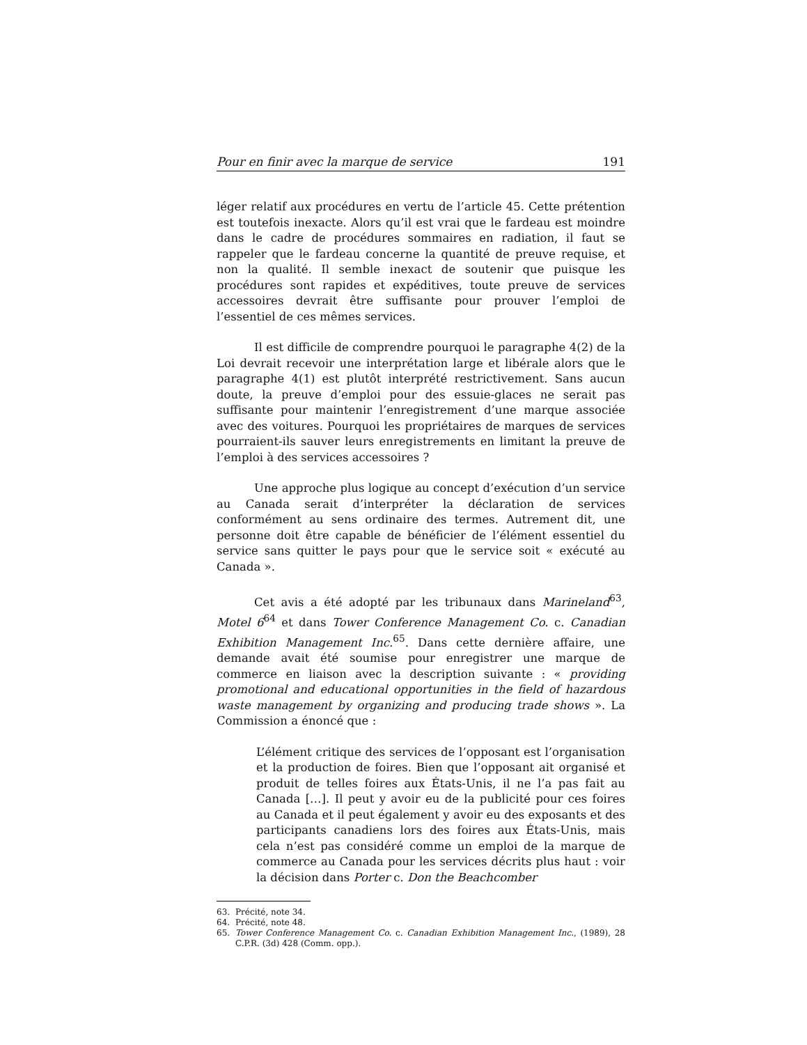Pour en finir avec la marque de service 191
léger relatif aux procédures en vertu de l’article 45. Cette prétention est toutefois inexacte. Alors qu’il est vrai que le fardeau est moindre dans le cadre de procédures sommaires en radiation, il faut se rappeler que le fardeau concerne la quantité de preuve requise, et non la qualité. Il semble inexact de soutenir que puisque les procédures sont rapides et expéditives, toute preuve de services accessoires devrait être suffisante pour prouver l’emploi de l’essentiel de ces mêmes services.
Il est difficile de comprendre pourquoi le paragraphe 4(2) de la Loi devrait recevoir une interprétation large et libérale alors que le paragraphe 4(1) est plutôt interprété restrictivement. Sans aucun doute, la preuve d’emploi pour des essuie-glaces ne serait pas suffisante pour maintenir l’enregistrement d’une marque associée avec des voitures. Pourquoi les propriétaires de marques de services pourraient-ils sauver leurs enregistrements en limitant la preuve de l’emploi à des services accessoires ?
Une approche plus logique au concept d’exécution d’un service au Canada serait d’interpréter la déclaration de services conformément au sens ordinaire des termes. Autrement dit, une personne doit être capable de bénéficier de l’élément essentiel du service sans quitter le pays pour que le service soit « exécuté au Canada ».
Cet avis a été adopté par les tribunaux dans Marineland<sup>63</sup>, Motel 6<sup>64</sup> et dans Tower Conference Management Co. c. Canadian Exhibition Management Inc.<sup>65</sup>. Dans cette dernière affaire, une demande avait été soumise pour enregistrer une marque de commerce en liaison avec la description suivante : « providing promotional and educational opportunities in the field of hazardous waste management by organizing and producing trade shows ». La Commission a énoncé que :
L’élément critique des services de l’opposant est l’organisation et la production de foires. Bien que l’opposant ait organisé et produit de telles foires aux États-Unis, il ne l’a pas fait au Canada […]. Il peut y avoir eu de la publicité pour ces foires au Canada et il peut également y avoir eu des exposants et des participants canadiens lors des foires aux États-Unis, mais cela n’est pas considéré comme un emploi de la marque de commerce au Canada pour les services décrits plus haut : voir la décision dans Porter c. Don the Beachcomber
63. Précité, note 34.
64. Précité, note 48.
65. Tower Conference Management Co. c. Canadian Exhibition Management Inc., (1989), 28 C.P.R. (3d) 428 (Comm. opp.).